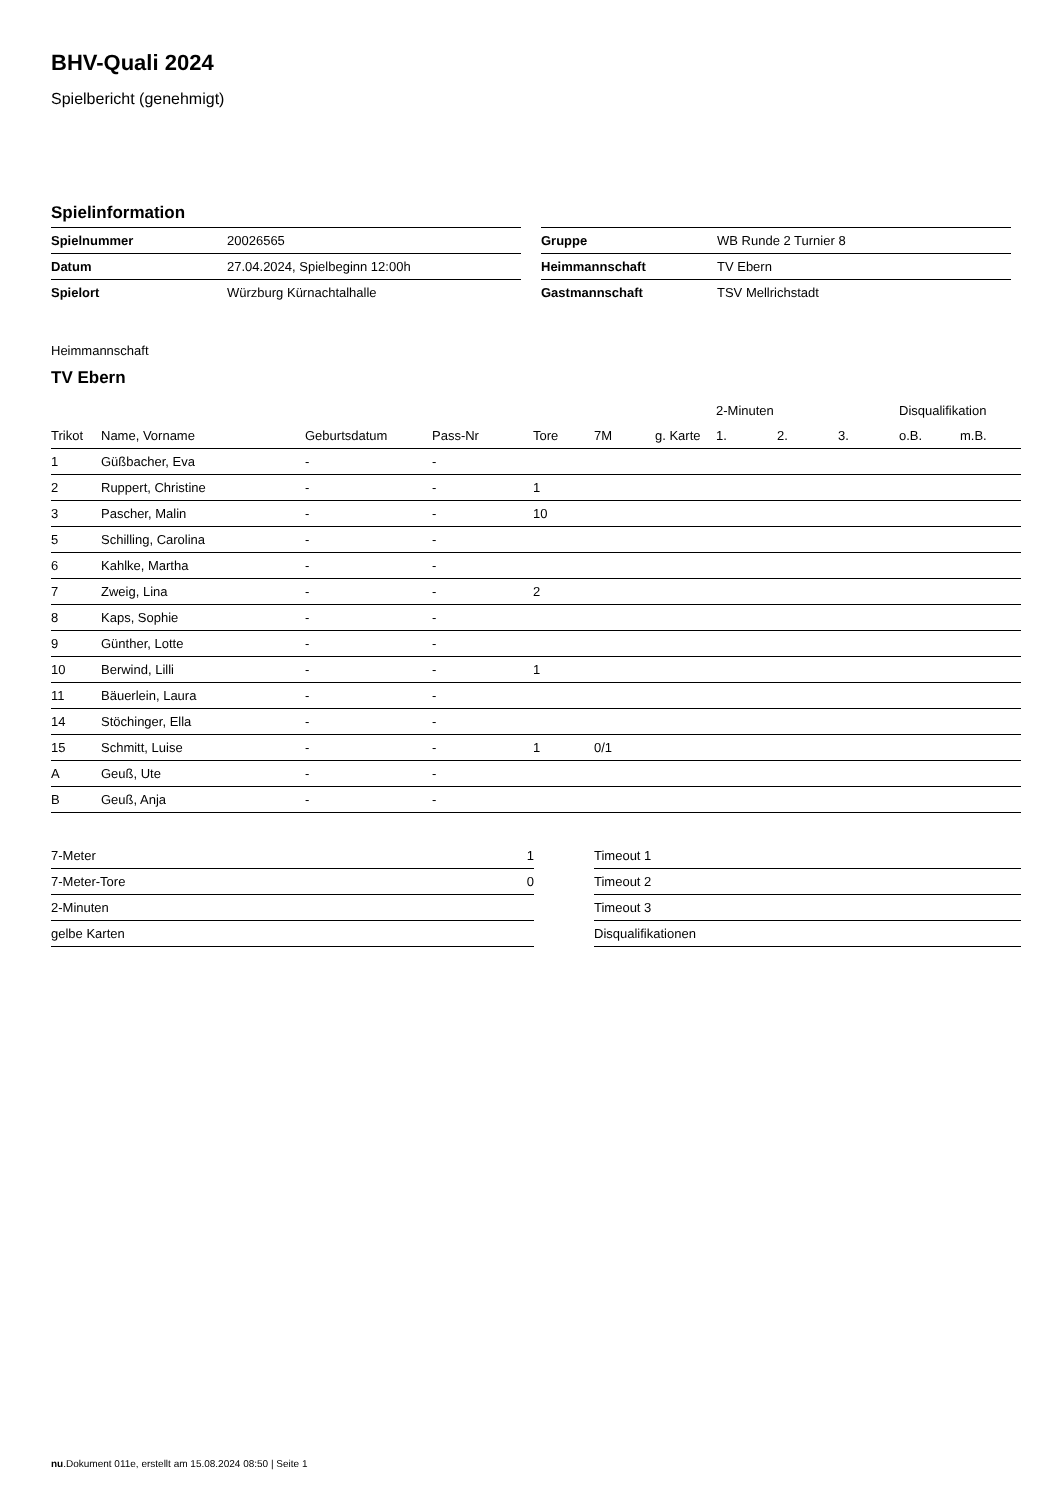BHV-Quali 2024
Spielbericht (genehmigt)
Spielinformation
| Spielnummer | 20026565 |
| Datum | 27.04.2024, Spielbeginn 12:00h |
| Spielort | Würzburg Kürnachtalhalle |
| Gruppe | WB Runde 2 Turnier 8 |
| Heimmannschaft | TV Ebern |
| Gastmannschaft | TSV Mellrichstadt |
Heimmannschaft
TV Ebern
| | | | | | | | 2-Minuten | | | Disqualifikation | |
| --- | --- | --- | --- | --- | --- | --- | --- | --- | --- | --- | --- |
| Trikot | Name, Vorname | Geburtsdatum | Pass-Nr | Tore | 7M | g. Karte | 1. | 2. | 3. | o.B. | m.B. |
| 1 | Güßbacher, Eva | - | - | | | | | | | | |
| 2 | Ruppert, Christine | - | - | 1 | | | | | | | |
| 3 | Pascher, Malin | - | - | 10 | | | | | | | |
| 5 | Schilling, Carolina | - | - | | | | | | | | |
| 6 | Kahlke, Martha | - | - | | | | | | | | |
| 7 | Zweig, Lina | - | - | 2 | | | | | | | |
| 8 | Kaps, Sophie | - | - | | | | | | | | |
| 9 | Günther, Lotte | - | - | | | | | | | | |
| 10 | Berwind, Lilli | - | - | 1 | | | | | | | |
| 11 | Bäuerlein, Laura | - | - | | | | | | | | |
| 14 | Stöchinger, Ella | - | - | | | | | | | | |
| 15 | Schmitt, Luise | - | - | 1 | 0/1 | | | | | | |
| A | Geuß, Ute | - | - | | | | | | | | |
| B | Geuß, Anja | - | - | | | | | | | | |
| 7-Meter | 1 |
| 7-Meter-Tore | 0 |
| 2-Minuten | |
| gelbe Karten | |
| Timeout 1 |
| Timeout 2 |
| Timeout 3 |
| Disqualifikationen |
nu.Dokument 011e, erstellt am 15.08.2024 08:50 | Seite 1